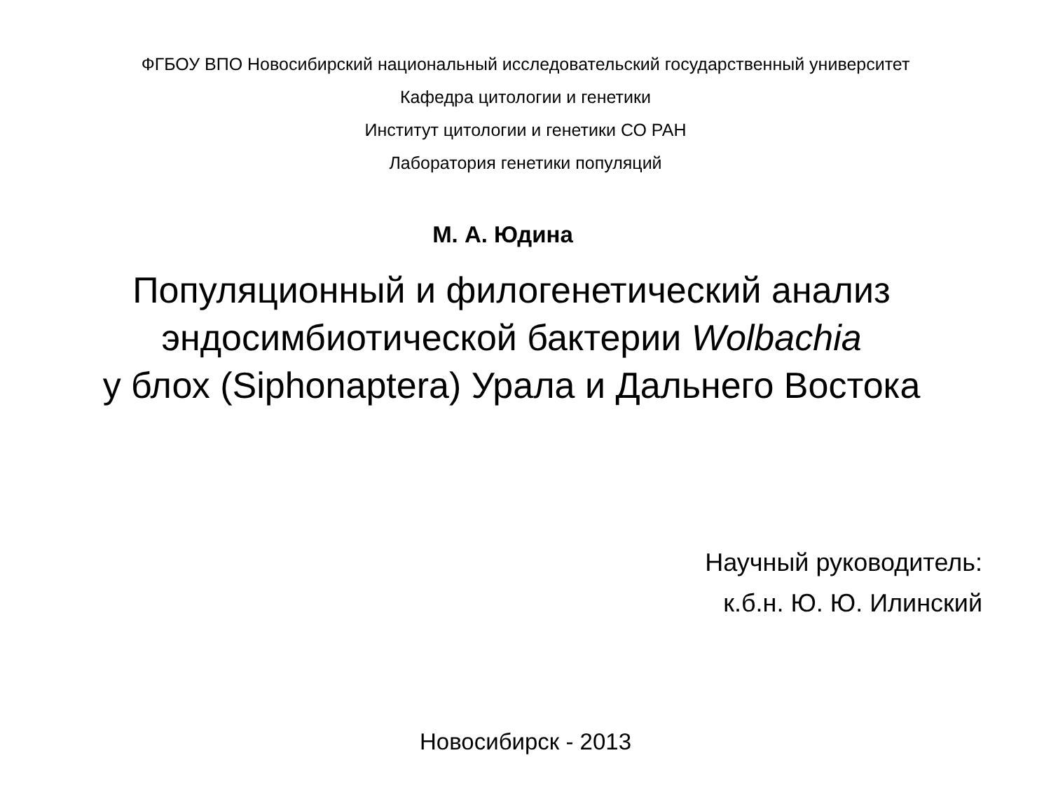ФГБОУ ВПО Новосибирский национальный исследовательский государственный университет
Кафедра цитологии и генетики
Институт цитологии и генетики СО РАН
Лаборатория генетики популяций
М. А. Юдина
Популяционный и филогенетический анализ
эндосимбиотической бактерии Wolbachia
у блох (Siphonaptera) Урала и Дальнего Востока
Научный руководитель:
к.б.н. Ю. Ю. Илинский
Новосибирск - 2013